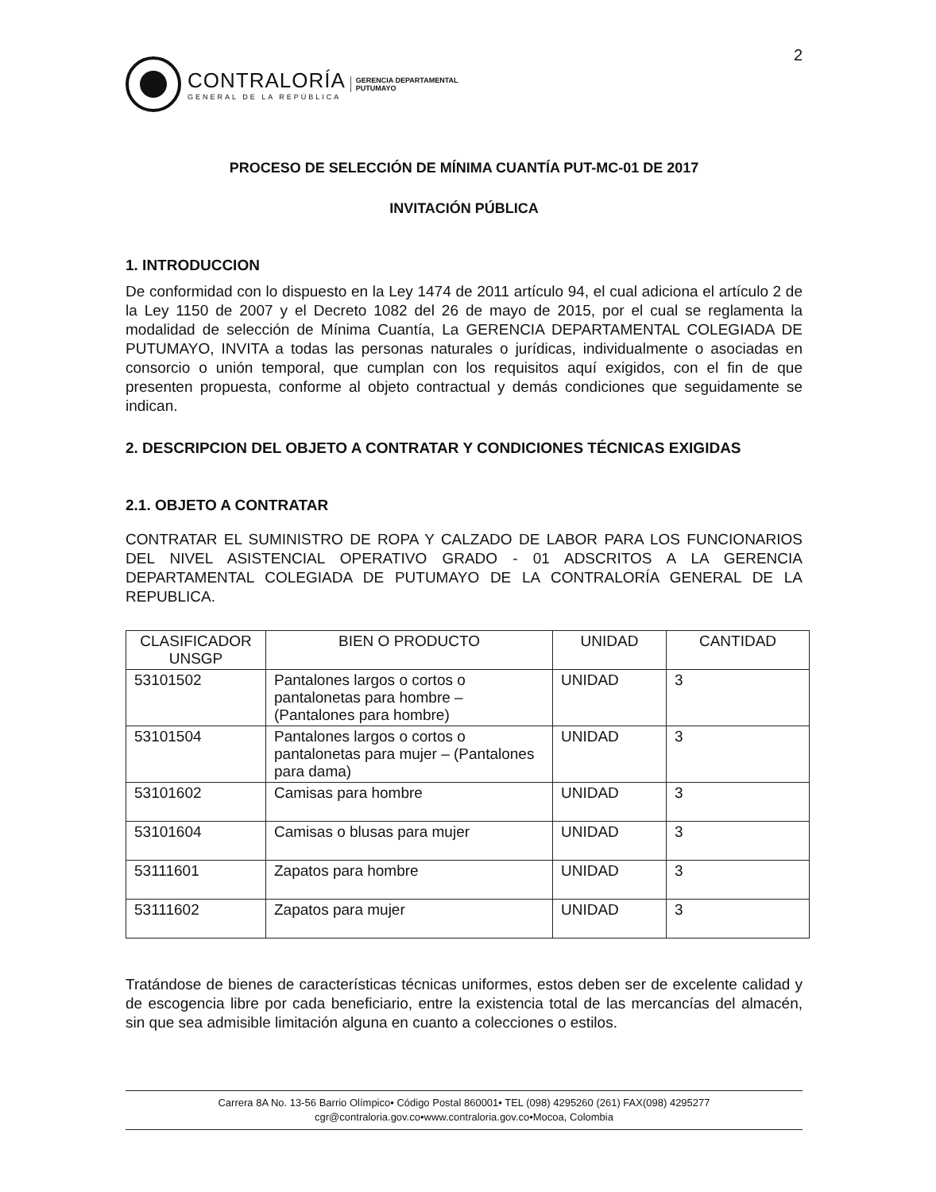2
CONTRALORÍA
GENERAL DE LA REPÚBLICA
GERENCIA DEPARTAMENTAL
PUTUMAYO
PROCESO DE SELECCIÓN DE MÍNIMA CUANTÍA PUT-MC-01 DE 2017
INVITACIÓN PÚBLICA
1. INTRODUCCION
De conformidad con lo dispuesto en la Ley 1474 de 2011 artículo 94, el cual adiciona el artículo 2 de la Ley 1150 de 2007 y el Decreto 1082 del 26 de mayo de 2015, por el cual se reglamenta la modalidad de selección de Mínima Cuantía, La GERENCIA DEPARTAMENTAL COLEGIADA DE PUTUMAYO, INVITA a todas las personas naturales o jurídicas, individualmente o asociadas en consorcio o unión temporal, que cumplan con los requisitos aquí exigidos, con el fin de que presenten propuesta, conforme al objeto contractual y demás condiciones que seguidamente se indican.
2. DESCRIPCION DEL OBJETO A CONTRATAR Y CONDICIONES TÉCNICAS EXIGIDAS
2.1. OBJETO A CONTRATAR
CONTRATAR EL SUMINISTRO DE ROPA Y CALZADO DE LABOR PARA LOS FUNCIONARIOS DEL NIVEL ASISTENCIAL OPERATIVO GRADO - 01 ADSCRITOS A LA GERENCIA DEPARTAMENTAL COLEGIADA DE PUTUMAYO DE LA CONTRALORÍA GENERAL DE LA REPUBLICA.
| CLASIFICADOR UNSGP | BIEN O PRODUCTO | UNIDAD | CANTIDAD |
| --- | --- | --- | --- |
| 53101502 | Pantalones largos o cortos o pantalonetas para hombre – (Pantalones para hombre) | UNIDAD | 3 |
| 53101504 | Pantalones largos o cortos o pantalonetas para mujer – (Pantalones para dama) | UNIDAD | 3 |
| 53101602 | Camisas para hombre | UNIDAD | 3 |
| 53101604 | Camisas o blusas para mujer | UNIDAD | 3 |
| 53111601 | Zapatos para hombre | UNIDAD | 3 |
| 53111602 | Zapatos para mujer | UNIDAD | 3 |
Tratándose de bienes de características técnicas uniformes, estos deben ser de excelente calidad y de escogencia libre por cada beneficiario, entre la existencia total de las mercancías del almacén, sin que sea admisible limitación alguna en cuanto a colecciones o estilos.
Carrera 8A No. 13-56 Barrio Olímpico• Código Postal 860001• TEL (098) 4295260 (261) FAX(098) 4295277
cgr@contraloria.gov.co•www.contraloria.gov.co•Mocoa, Colombia